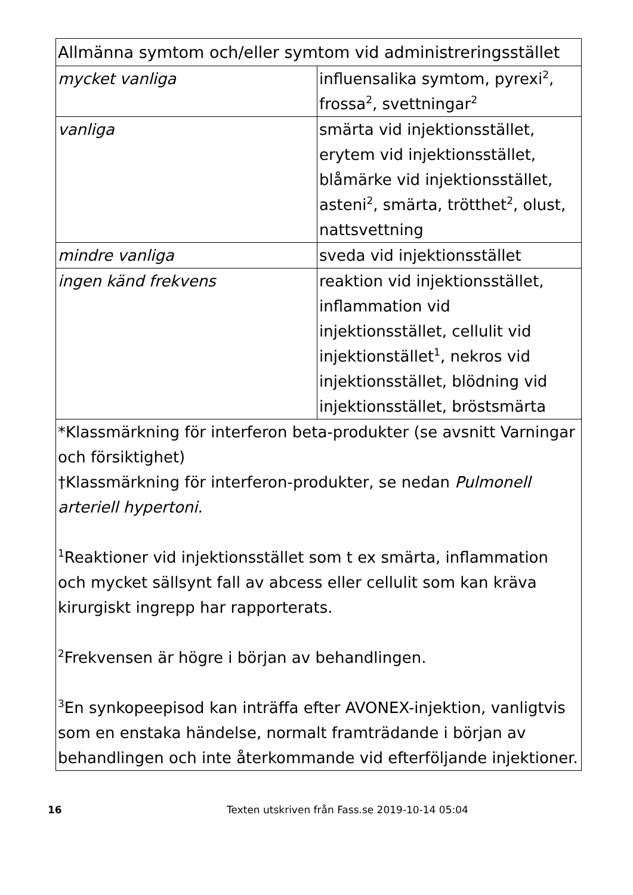| Allmänna symtom och/eller symtom vid administreringsstället | |
| --- | --- |
| mycket vanliga | influensalika symtom, pyrexi<sup>2</sup>, frossa<sup>2</sup>, svettningar<sup>2</sup> |
| vanliga | smärta vid injektionsstället, erytem vid injektionsstället, blåmärke vid injektionsstället, asteni<sup>2</sup>, smärta, trötthet<sup>2</sup>, olust, nattsvettning |
| mindre vanliga | sveda vid injektionsstället |
| ingen känd frekvens | reaktion vid injektionsstället, inflammation vid injektionsstället, cellulit vid injektionstället<sup>1</sup>, nekros vid injektionsstället, blödning vid injektionsstället, bröstsmärta |
| *Klassmärkning för interferon beta-produkter (se avsnitt Varningar och försiktighet) †Klassmärkning för interferon-produkter, se nedan Pulmonell arteriell hypertoni. <sup>1</sup> Reaktioner vid injektionsstället som t ex smärta, inflammation och mycket sällsynt fall av abcess eller cellulit som kan kräva kirurgiskt ingrepp har rapporterats. <sup>2</sup> Frekvensen är högre i början av behandlingen. <sup>3</sup> En synkopeepisod kan inträffa efter AVONEX-injektion, vanligtvis som en enstaka händelse, normalt framträdande i början av behandlingen och inte återkommande vid efterföljande injektioner. | |
16 Texten utskriven från Fass.se 2019-10-14 05:04